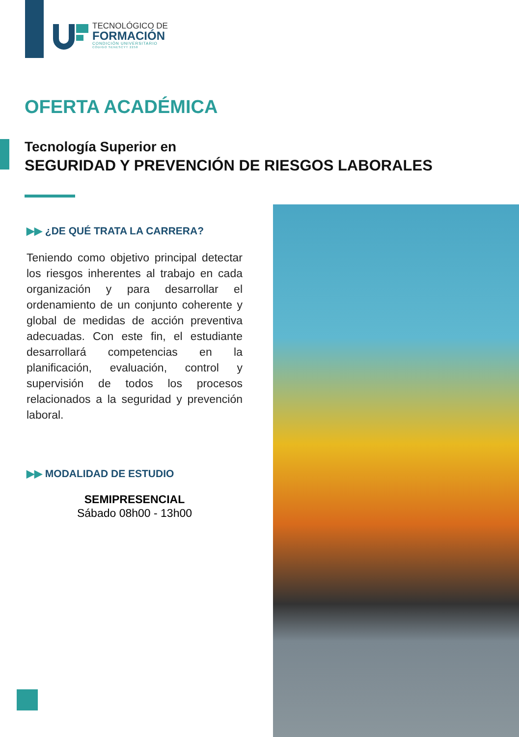TECNOLÓGICO DE
FORMACIÓN
CONDICIÓN UNIVERSITARIO
CÓDIGO SENESCYT 2258
OFERTA ACADÉMICA
Tecnología Superior en
SEGURIDAD Y PREVENCIÓN DE RIESGOS LABORALES
▶▶ ¿DE QUÉ TRATA LA CARRERA?
Teniendo como objetivo principal detectar los riesgos inherentes al trabajo en cada organización y para desarrollar el ordenamiento de un conjunto coherente y global de medidas de acción preventiva adecuadas. Con este fin, el estudiante desarrollará competencias en la planificación, evaluación, control y supervisión de todos los procesos relacionados a la seguridad y prevención laboral.
▶▶ MODALIDAD DE ESTUDIO
SEMIPRESENCIAL
Sábado 08h00 - 13h00